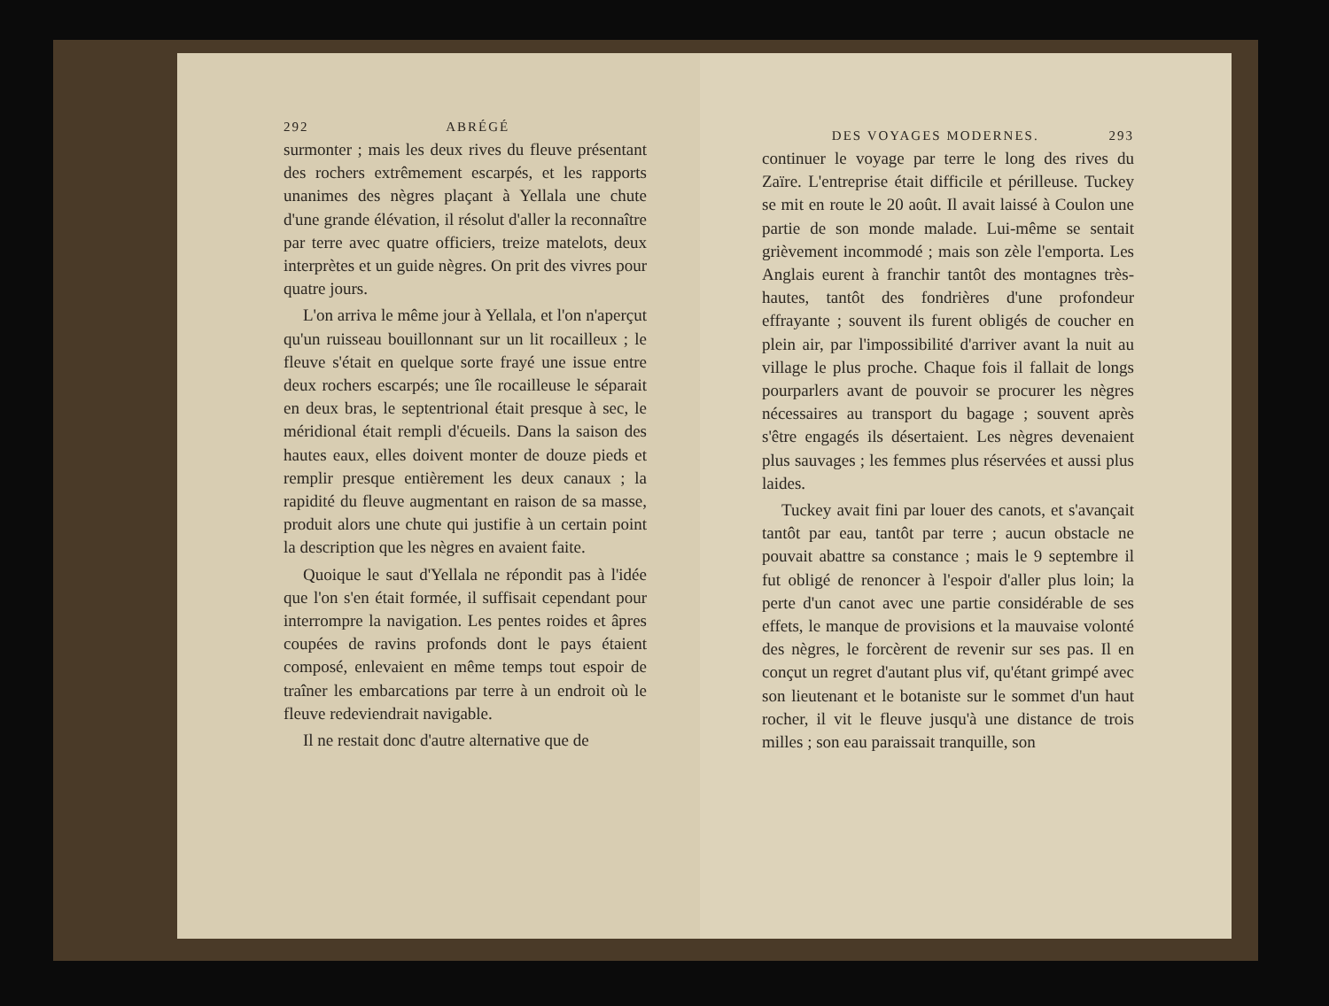292 ABRÉGÉ
surmonter ; mais les deux rives du fleuve présentant des rochers extrêmement escarpés, et les rapports unanimes des nègres plaçant à Yellala une chute d'une grande élévation, il résolut d'aller la reconnaître par terre avec quatre officiers, treize matelots, deux interprètes et un guide nègres. On prit des vivres pour quatre jours.
L'on arriva le même jour à Yellala, et l'on n'aperçut qu'un ruisseau bouillonnant sur un lit rocailleux ; le fleuve s'était en quelque sorte frayé une issue entre deux rochers escarpés; une île rocailleuse le séparait en deux bras, le septentrional était presque à sec, le méridional était rempli d'écueils. Dans la saison des hautes eaux, elles doivent monter de douze pieds et remplir presque entièrement les deux canaux ; la rapidité du fleuve augmentant en raison de sa masse, produit alors une chute qui justifie à un certain point la description que les nègres en avaient faite.
Quoique le saut d'Yellala ne répondit pas à l'idée que l'on s'en était formée, il suffisait cependant pour interrompre la navigation. Les pentes roides et âpres coupées de ravins profonds dont le pays étaient composé, enlevaient en même temps tout espoir de traîner les embarcations par terre à un endroit où le fleuve redeviendrait navigable.
Il ne restait donc d'autre alternative que de
DES VOYAGES MODERNES. 293
continuer le voyage par terre le long des rives du Zaïre. L'entreprise était difficile et périlleuse. Tuckey se mit en route le 20 août. Il avait laissé à Coulon une partie de son monde malade. Lui-même se sentait grièvement incommodé ; mais son zèle l'emporta. Les Anglais eurent à franchir tantôt des montagnes très-hautes, tantôt des fondrières d'une profondeur effrayante ; souvent ils furent obligés de coucher en plein air, par l'impossibilité d'arriver avant la nuit au village le plus proche. Chaque fois il fallait de longs pourparlers avant de pouvoir se procurer les nègres nécessaires au transport du bagage ; souvent après s'être engagés ils désertaient. Les nègres devenaient plus sauvages ; les femmes plus réservées et aussi plus laides.
Tuckey avait fini par louer des canots, et s'avançait tantôt par eau, tantôt par terre ; aucun obstacle ne pouvait abattre sa constance ; mais le 9 septembre il fut obligé de renoncer à l'espoir d'aller plus loin; la perte d'un canot avec une partie considérable de ses effets, le manque de provisions et la mauvaise volonté des nègres, le forcèrent de revenir sur ses pas. Il en conçut un regret d'autant plus vif, qu'étant grimpé avec son lieutenant et le botaniste sur le sommet d'un haut rocher, il vit le fleuve jusqu'à une distance de trois milles ; son eau paraissait tranquille, son